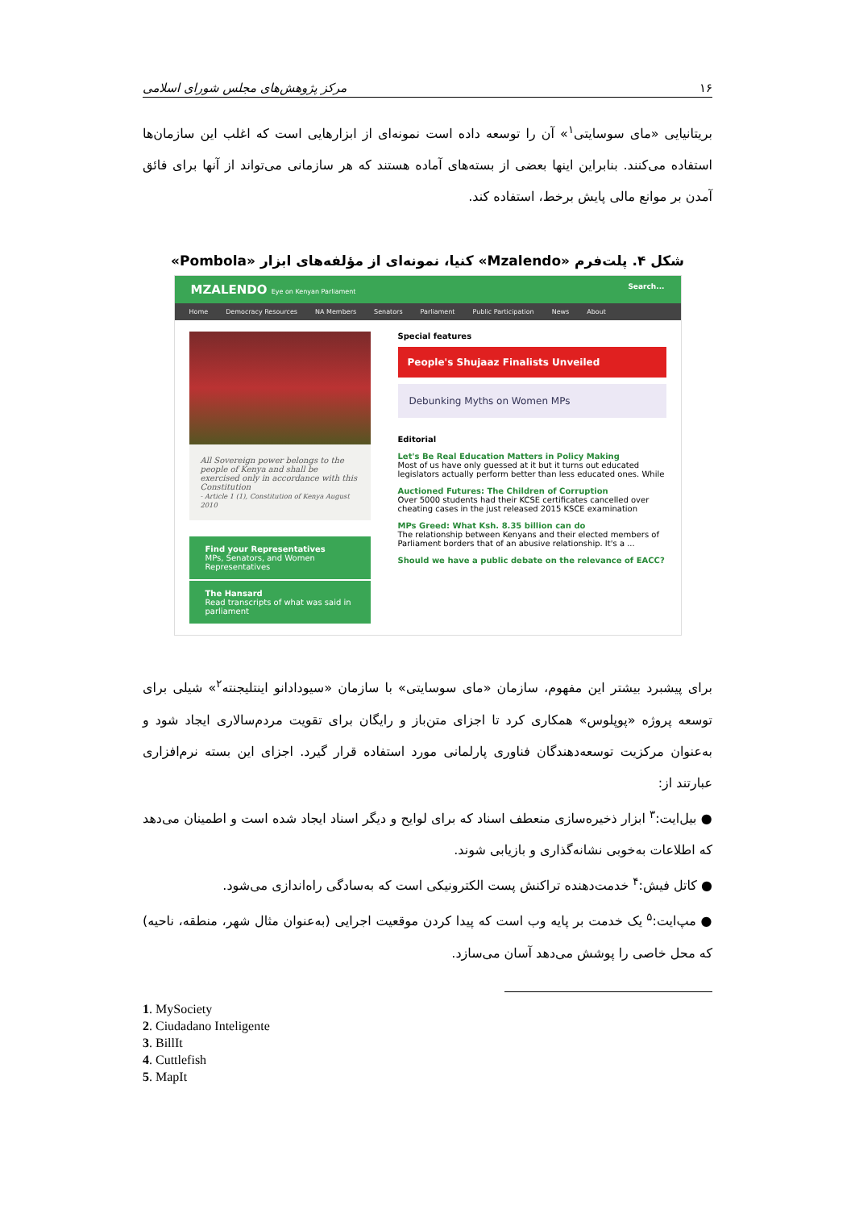۱۶ مرکز پژوهش‌های مجلس شورای اسلامی
بریتانیایی «مای سوسایتی<sup>۱</sup>» آن را توسعه داده است نمونه‌ای از ابزارهایی است که اغلب این سازمان‌ها استفاده می‌کنند. بنابراین اینها بعضی از بسته‌های آماده هستند که هر سازمانی می‌تواند از آنها برای فائق آمدن بر موانع مالی پایش برخط، استفاده کند.
شکل ۴. پلت‌فرم «Mzalendo» کنیا، نمونه‌ای از مؤلفه‌های ابزار «Pombola»
MZALENDO Eye on Kenyan Parliament Search...
Home Democracy Resources NA Members Senators Parliament Public Participation News About
All Sovereign power belongs to the people of Kenya and shall be exercised only in accordance with this Constitution
- Article 1 (1), Constitution of Kenya August 2010
Find your Representatives
MPs, Senators, and Women Representatives
The Hansard
Read transcripts of what was said in parliament
Special features
People's Shujaaz Finalists Unveiled
Debunking Myths on Women MPs
Editorial
Let's Be Real Education Matters in Policy Making
Most of us have only guessed at it but it turns out educated legislators actually perform better than less educated ones. While
Auctioned Futures: The Children of Corruption
Over 5000 students had their KCSE certificates cancelled over cheating cases in the just released 2015 KSCE examination
MPs Greed: What Ksh. 8.35 billion can do
The relationship between Kenyans and their elected members of Parliament borders that of an abusive relationship. It's a ...
Should we have a public debate on the relevance of EACC?
برای پیشبرد بیشتر این مفهوم، سازمان «مای سوسایتی» با سازمان «سیودادانو اینتلیجنته<sup>۲</sup>» شیلی برای توسعه پروژه «پوپلوس» همکاری کرد تا اجزای متن‌باز و رایگان برای تقویت مردم‌سالاری ایجاد شود و به‌عنوان مرکزیت توسعه‌دهندگان فناوری پارلمانی مورد استفاده قرار گیرد. اجزای این بسته نرم‌افزاری عبارتند از:
● بیل‌ایت:<sup>۳</sup> ابزار ذخیره‌سازی منعطف اسناد که برای لوایح و دیگر اسناد ایجاد شده است و اطمینان می‌دهد که اطلاعات به‌خوبی نشانه‌گذاری و بازیابی شوند.
● کاتل فیش:<sup>۴</sup> خدمت‌دهنده تراکنش پست الکترونیکی است که به‌سادگی راه‌اندازی می‌شود.
● مپ‌ایت:<sup>۵</sup> یک خدمت بر پایه وب است که پیدا کردن موقعیت اجرایی (به‌عنوان مثال شهر، منطقه، ناحیه) که محل خاصی را پوشش می‌دهد آسان می‌سازد.
1. MySociety
2. Ciudadano Inteligente
3. BillIt
4. Cuttlefish
5. MapIt